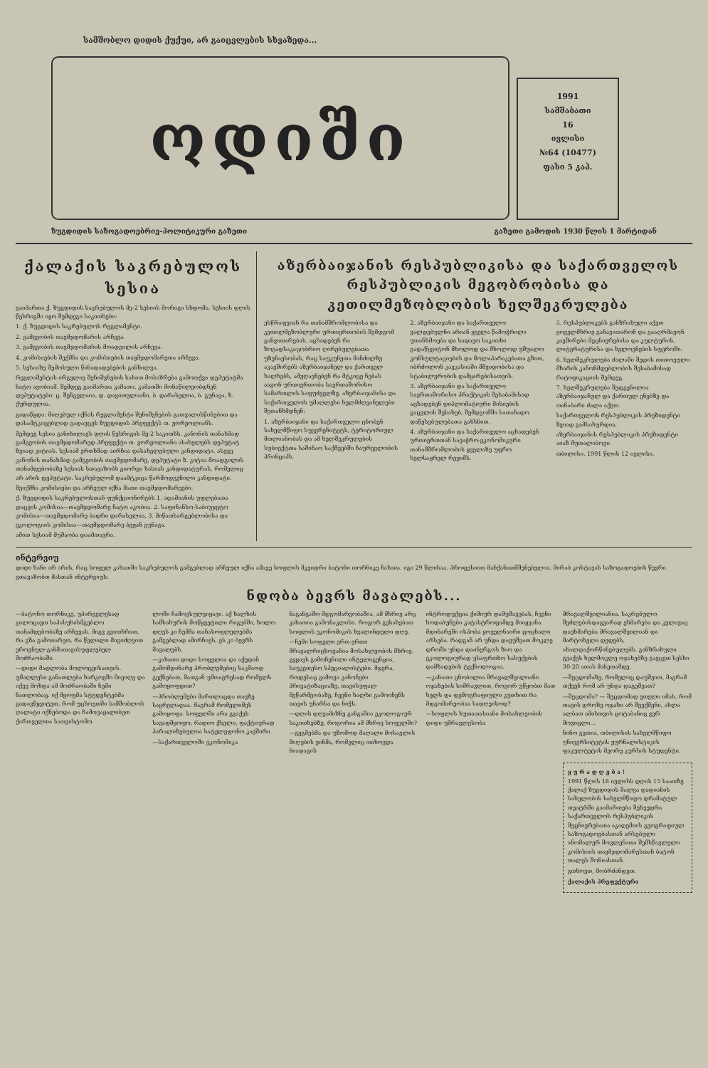სამშობლო დიდის ქუქუი, არ გაიცვლების სხვაზედა...
ოდიში
1991
სამშაბათი
16
ივლისი
№64 (10477)
ფასი 5 კაპ.
ზუგდიდის საზოგადოებრივ-პოლიტიკური გაზეთი გაზეთი გამოდის 1930 წლის 1 მარტიდან
ქალაქის საკრებულოს სესია
გაიმართა ქ. ზუგდიდის საკრებულოს მე-2 სესიის მორიგი სხდომა. სესიის დღის წესრიგში იყო შემდეგი საკითხები:
1. ქ. ზუგდიდის საკრებულოს რეგლამენტი.
2. გამგეობის თავმჯდომარის არჩევა.
3. გამგეობის თავმჯდომარის მოადგილის არჩევა.
4. კომისიების შექმნა და კომისიების თავმჯდომარეთა არჩევა.
5. სესიაზე შემოსული წინადადებების განხილვა.
რეგლამენტის ირგვლივ შენიშვნების სახით მოსაზრება გამოთქვა დეპუტატმა ნატო ავობიამ. შემდეგ გაიმართა კამათი. კამათში მონაწილეობდნენ დეპუტატები: ც. შენგელაია, დ. დავითულიანი, ბ. დარასელია, ბ. გუნავა, ზ. ქურდულია.
გადაწყდა: მიღებულ იქნას რეგლამენტი შენიშვნების გათვალისწინებით და დასამტკიცებლად გადაეცეს ზუგდიდის პრეფექტს თ. ჟორჟოლიანს.
შემდეგ სესია განიხილავს დღის წესრიგის მე-2 საკითხს. კანონის თანახმად გამგეობის თავმჯდომარედ პრეფექტი თ. ჟორჟოლიანი ასახელებს დეპუტატ ზვიად კიტიას. სესიამ ერთხმად აირჩია დასახელებული კანდიდატი. ასევე კანონის თანახმად გამგეობის თავმჯდომარე, დეპუტატი ზ. კიტია მოადგილის თანამდებობაზე სესიას სთავაზობს გიორგი ხასიას კანდიდატურას, რომელიც არ არის დეპუტატი. საკრებულომ დაამტკიცა წარმოდგენილი კანდიდატი.
შეიქმნა კომისიები და არჩეულ იქნა მათი თავმჯდომარეები.
ქ. ზუგდიდის საკრებულოსთან ფუნქციონირებს 1. ადამიანის უფლებათა დაცვის კომისია—თავმჯდომარე ნატო აკობია. 2. საფინანსო-საბიუჯეტო კომისია—თავმჯდომარე ბადრი დარასელია, 3. მიწათსარგებლობისა და ეკოლოგიის კომისია—თავმჯდომარე ბეჟან გუნავა.
ამით სესიამ მუშაობა დაამთავრა.
აზერბაიჯანის რესპუბლიკისა და საქართველოს რესპუბლიკის მეგობრობისა და კეთილმეზობლობის ხელშეკრულება
ესწრაფვიან რა თანამშრომლობისა და კეთილმეზობლური ურთიერთობის შემდგომ განვითარებას, აცხადებენ რა ზოგადსაკაცობრიო ღირებულებათა უზენაესობას, რაც საუკუნეთა მანძილზე აკავშირებს აზერბაიჯანელ და ქართველ ხალხებს, ამჟღავნებენ რა მტკიცე ნებას ააგონ ურთიერთობა საერთაშორისო სამართლის საფუძველზე, აზერბაიჯანისა და საქართველოს უმაღლესი ხელმძღვანელები შეთანხმდნენ:
1. აზერბაიჯანი და საქართველო ცნობენ სახელმწიფო სუვერენიტეტს, ტერიტორიულ მთლიანობას და ამ ხელშეკრულების სუბიექტთა საშინაო საქმეებში ჩაურევლობის პრინციპს.
2. აზერბაიჯანი და საქართველო ვალდებულნი არიან ყველა წამოჭრილი უთანხმოება და სადავო საკითხი გადაწყვიტონ მხოლოდ და მხოლოდ უშუალო კონსულტაციების და მოლაპარაკებათა გზით, იბრძოლონ კავკასიაში მშვიდობისა და სტაბილურობის დამყარებისათვის.
3. აზერბაიჯანი და საქართველო საერთაშორისო პრაქტიკის შესაბამისად აცხადებენ დიპლომატიური მისიების გაცვლის შესახებ, შემდგომში სათანადო დაწესებულებათა გახსნით.
4. აზერბაიჯანი და საქართველო აცხადებენ ურთიერთთან სავაჭრო-ეკონომიკური თანამშრომლობის ყველაზე უფრო ხელსაყრელ რეჟიმს.
5. რესპუბლიკებს განზრახული აქვთ ყოველმხრივ განავითარონ და გააღრმავონ კავშირები მეცნიერებისა და კულტურის, ლიტერატურისა და ხელოვნების სფეროში.
6. ხელშეკრულება ძალაში შედის თითოეული მხარის კანონმდებლობის შესაბამისად რატიფიკაციის შემდეგ.
7. ხელშეკრულება შედგენილია აზერბაიჯანულ და ქართულ ენებზე და თანაბარი ძალა აქვთ.
საქართველოს რესპუბლიკის პრეზიდენტი ზვიად გამსახურდია,
აზერბაიჯანის რესპუბლიკის პრეზიდენტი აიაზ მუთალიბოვი
თბილისი. 1991 წლის 12 ივლისი.
ინტერვიუ
დიდი ხანი არ არის, რაც სოფელ კახათში საკრებულოს გამგებლად არჩეულ იქნა ამავე სოფლის მკვიდრი ბატონი თორნიკე ჩახაია. იგი 29 წლისაა. პროფესიით მანქანათმშენებელია, მირაბ კოსტავას საზოგადოების წევრი. გთავაზობთ მასთან ინტერვიუს:
ნდობა ბევრს მავალებს...
—ბატონო თორნიკე, უპირველესად გილოცავთ საპასუხისმგებლო თანამდებობაზე არჩევას. მიგვ გვითხრათ, რა გზა გამოიარეთ, რა წვლილი მიგიძღვით ეროვნულ-განმათავისუფლებელ მოძრაობაში.
—დიდი მადლობა მოლოცვისათვის. უმაღლესი განათლება ხარკოვში მივიღე და იქვე მოხდა ამ მოძრაობაში ჩემი ნათლობაც. იქ მყოფმა სტუდენტებმა გადავწყვიტეთ, რომ უცხოეთში სამშობლოს ღალატი იქნებოდა და ჩამოვაყალიბეთ ქართველთა სათვისტომო.
ლოში ჩამოვსულვიყავი. აქ ხალხის სამსახურის მოწყვეტილი რიგებში, ხოლო დღეს კი ჩემმა თანასოფლელებმა გამგებლად ამირჩიეს, ეს კი ბევრს მავალებს.
—კახათი დიდი სოფელია და აქედან გამომდინარე პრობლემებიც საკმაოდ გექნებათ, მათგან უმთავრესად რომელს გამოყოფდით?
—პრობლემები მართლაცდა თავზე საყრელადაა. მაგრამ რომელიმეს გამოყოფა. სოფელში არა გვაქვს სავადმყოფო, რადიო ქსელი, ფაქტიურად პარალიზებულია სატელეფონო კავშირი.
—საქართველოში ეკონომიკა
ნაგანგაშო მდგომარეობაშია, ამ მხრივ არც კახათია გამონაკლისი. როგორ გესახებათ სოფლის ეკონომიკის ხვალინდელი დღე.
—ჩემი სოფელი ერთ-ერთი მრავალრიცხოვანია მოსახლეობის მხრივ. გვყავს გამოჩენილი ინტელიგენცია, საუკეთესო სპეციალისტები. მჯერა, როდესაც გამოვა კანონები პრივატიზაციაზე, თავისუფალ მეწარმეობაზე, ჩვენი ხალხი გამოიჩენს თავის უნარსა და ნიჭს.
—დღის დღეამიზნე განგაშია ეკოლოგიურ საკითხებზე, როგორია ამ მხრივ სოფელში?
—გეგმებმა და უზომოდ მაღალი მოსავლის მიღების ჟინმა, რომელიც ითხოვდა ნიადაგის
ინტროდუქცია ქიმიურ დამუშავებას, ჩვენი ხოდაბუნები კატასტროფამდე მიიყვანა. მდინარეში ისპობა ყოველნაირი ცოცხალი არსება. რადგან არ უნდა დავუშვათ მოკლე დროში უნდა დაინერგოს ზიო და ეკოლოგიურად უსაფრთხო სასუქების დამზადების ტექნოლოგია.
—კახათი ცნობილია მრავალშვილიანი ოჯახების სიმრავლით, როგორ უწყობთ მათ ხელს და დემოგრაფიული კუთხით რა მდგომარეობაა სადღეისოდ?
—სოფლის ხუთათასიანი მოსახლეობის დიდი უმრავლესობა
მრავალშვილიანია. საკრებულო შეძლებისდაგვარად ეხმარება და კვლავაც დაეხმარება მრავალშვილიან და მარტოხელა დედებს, ახალდაქორწინებულებს. განზრახული გვაქვს ხელმოკლე ოჯახებზე გავცეთ სესხი 30-20 ათას მანეთამდე.
—შეცდომაზე, რომელიც დაუშვით, მაგრამ თქვენ რომ არ უნდა დაგეშვათ?
—შეცდომა? — შეცდომად ვთვლი იმას, რომ თავის დროზე ოჯახი არ შევქმენი, ახლა ალბათ ამისთვის ცოტაბანიც ვერ მოვიცლი...
ნინო გეთია, თბილისის სახელმწიფო უნივერსიტეტის ჟურნალისტიკის ფაკულტეტის მეორე კურსის სტუდენტი.
ყ უ რ ა დ ღ ე ბ ა !
1991 წლის 18 ივლისს დღის 15 საათზე ქალაქ ზუგდიდის შალვა დადიანის სახელობის სახელმწიფო დრამატულ თეატრში გაიმართება შეხვედრა საქართველოს რესპუბლიკის მეცნიერებათა აკადემიის გეოგრაფიულ საზოგადოებასთან არსებული ანომალურ მოვლენათა შემსწავლელი კომისიის თავმჯდომარესთან ბატონ თალეს შონიასთან.
გთხოვთ, მობრძანდეთ.
ქალაქის პრეფექტურა